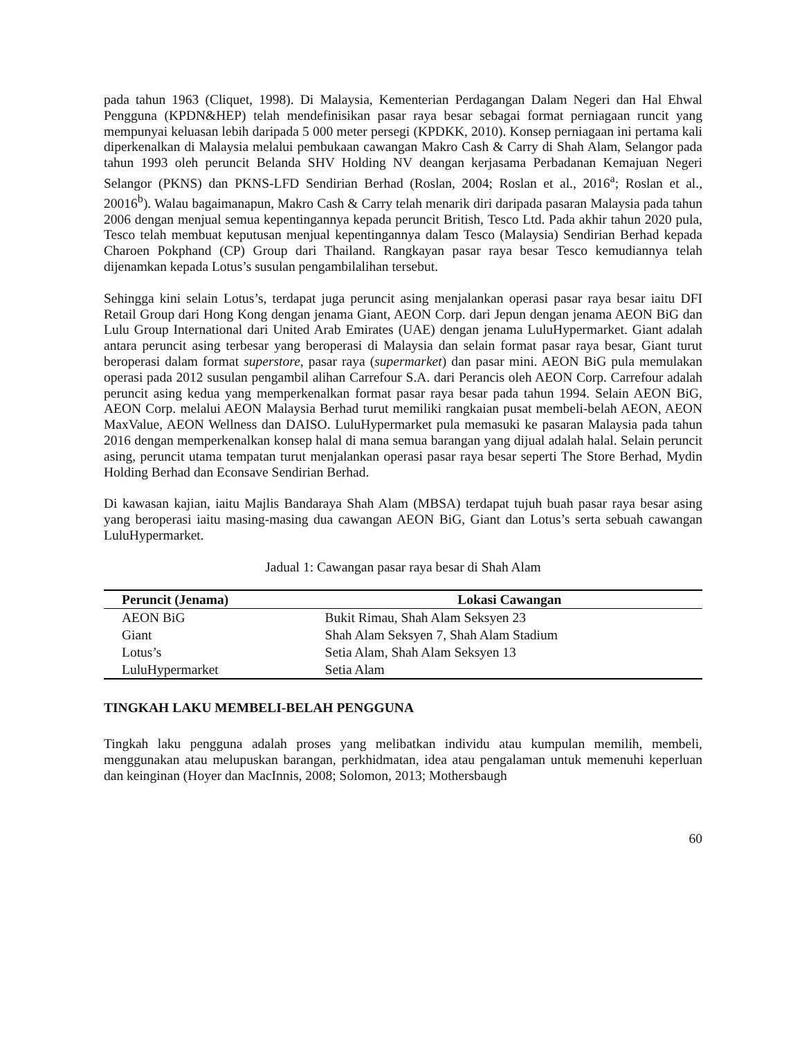pada tahun 1963 (Cliquet, 1998). Di Malaysia, Kementerian Perdagangan Dalam Negeri dan Hal Ehwal Pengguna (KPDN&HEP) telah mendefinisikan pasar raya besar sebagai format perniagaan runcit yang mempunyai keluasan lebih daripada 5 000 meter persegi (KPDKK, 2010). Konsep perniagaan ini pertama kali diperkenalkan di Malaysia melalui pembukaan cawangan Makro Cash & Carry di Shah Alam, Selangor pada tahun 1993 oleh peruncit Belanda SHV Holding NV deangan kerjasama Perbadanan Kemajuan Negeri Selangor (PKNS) dan PKNS-LFD Sendirian Berhad (Roslan, 2004; Roslan et al., 2016<sup>a</sup>; Roslan et al., 20016<sup>b</sup>). Walau bagaimanapun, Makro Cash & Carry telah menarik diri daripada pasaran Malaysia pada tahun 2006 dengan menjual semua kepentingannya kepada peruncit British, Tesco Ltd. Pada akhir tahun 2020 pula, Tesco telah membuat keputusan menjual kepentingannya dalam Tesco (Malaysia) Sendirian Berhad kepada Charoen Pokphand (CP) Group dari Thailand. Rangkayan pasar raya besar Tesco kemudiannya telah dijenamkan kepada Lotus’s susulan pengambilalihan tersebut.
Sehingga kini selain Lotus’s, terdapat juga peruncit asing menjalankan operasi pasar raya besar iaitu DFI Retail Group dari Hong Kong dengan jenama Giant, AEON Corp. dari Jepun dengan jenama AEON BiG dan Lulu Group International dari United Arab Emirates (UAE) dengan jenama LuluHypermarket. Giant adalah antara peruncit asing terbesar yang beroperasi di Malaysia dan selain format pasar raya besar, Giant turut beroperasi dalam format superstore, pasar raya (supermarket) dan pasar mini. AEON BiG pula memulakan operasi pada 2012 susulan pengambil alihan Carrefour S.A. dari Perancis oleh AEON Corp. Carrefour adalah peruncit asing kedua yang memperkenalkan format pasar raya besar pada tahun 1994. Selain AEON BiG, AEON Corp. melalui AEON Malaysia Berhad turut memiliki rangkaian pusat membeli-belah AEON, AEON MaxValue, AEON Wellness dan DAISO. LuluHypermarket pula memasuki ke pasaran Malaysia pada tahun 2016 dengan memperkenalkan konsep halal di mana semua barangan yang dijual adalah halal. Selain peruncit asing, peruncit utama tempatan turut menjalankan operasi pasar raya besar seperti The Store Berhad, Mydin Holding Berhad dan Econsave Sendirian Berhad.
Di kawasan kajian, iaitu Majlis Bandaraya Shah Alam (MBSA) terdapat tujuh buah pasar raya besar asing yang beroperasi iaitu masing-masing dua cawangan AEON BiG, Giant dan Lotus’s serta sebuah cawangan LuluHypermarket.
Jadual 1: Cawangan pasar raya besar di Shah Alam
| Peruncit (Jenama) | Lokasi Cawangan |
| --- | --- |
| AEON BiG | Bukit Rimau, Shah Alam Seksyen 23 |
| Giant | Shah Alam Seksyen 7, Shah Alam Stadium |
| Lotus’s | Setia Alam, Shah Alam Seksyen 13 |
| LuluHypermarket | Setia Alam |
TINGKAH LAKU MEMBELI-BELAH PENGGUNA
Tingkah laku pengguna adalah proses yang melibatkan individu atau kumpulan memilih, membeli, menggunakan atau melupuskan barangan, perkhidmatan, idea atau pengalaman untuk memenuhi keperluan dan keinginan (Hoyer dan MacInnis, 2008; Solomon, 2013; Mothersbaugh
60